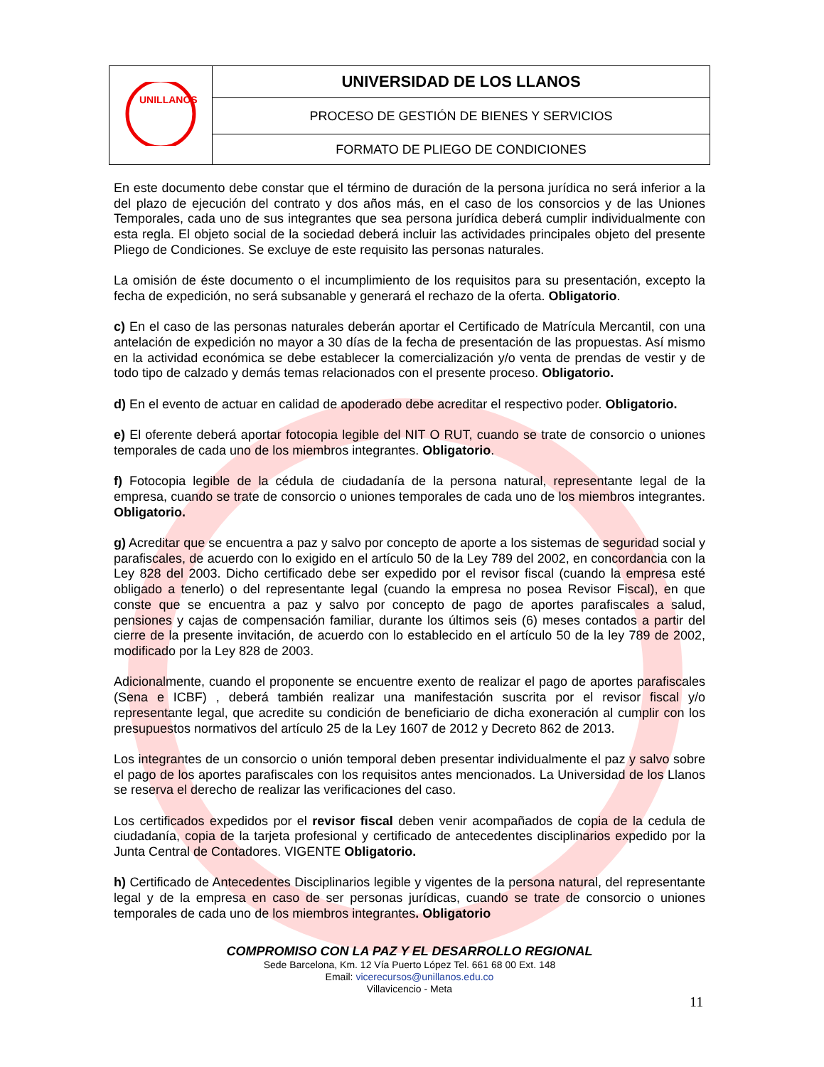| UNILLANOS | UNIVERSIDAD DE LOS LLANOS |
| | PROCESO DE GESTIÓN DE BIENES Y SERVICIOS |
| | FORMATO DE PLIEGO DE CONDICIONES |
En este documento debe constar que el término de duración de la persona jurídica no será inferior a la del plazo de ejecución del contrato y dos años más, en el caso de los consorcios y de las Uniones Temporales, cada uno de sus integrantes que sea persona jurídica deberá cumplir individualmente con esta regla. El objeto social de la sociedad deberá incluir las actividades principales objeto del presente Pliego de Condiciones. Se excluye de este requisito las personas naturales.
La omisión de éste documento o el incumplimiento de los requisitos para su presentación, excepto la fecha de expedición, no será subsanable y generará el rechazo de la oferta. Obligatorio.
c) En el caso de las personas naturales deberán aportar el Certificado de Matrícula Mercantil, con una antelación de expedición no mayor a 30 días de la fecha de presentación de las propuestas. Así mismo en la actividad económica se debe establecer la comercialización y/o venta de prendas de vestir y de todo tipo de calzado y demás temas relacionados con el presente proceso. Obligatorio.
d) En el evento de actuar en calidad de apoderado debe acreditar el respectivo poder. Obligatorio.
e) El oferente deberá aportar fotocopia legible del NIT O RUT, cuando se trate de consorcio o uniones temporales de cada uno de los miembros integrantes. Obligatorio.
f) Fotocopia legible de la cédula de ciudadanía de la persona natural, representante legal de la empresa, cuando se trate de consorcio o uniones temporales de cada uno de los miembros integrantes. Obligatorio.
g) Acreditar que se encuentra a paz y salvo por concepto de aporte a los sistemas de seguridad social y parafiscales, de acuerdo con lo exigido en el artículo 50 de la Ley 789 del 2002, en concordancia con la Ley 828 del 2003. Dicho certificado debe ser expedido por el revisor fiscal (cuando la empresa esté obligado a tenerlo) o del representante legal (cuando la empresa no posea Revisor Fiscal), en que conste que se encuentra a paz y salvo por concepto de pago de aportes parafiscales a salud, pensiones y cajas de compensación familiar, durante los últimos seis (6) meses contados a partir del cierre de la presente invitación, de acuerdo con lo establecido en el artículo 50 de la ley 789 de 2002, modificado por la Ley 828 de 2003.
Adicionalmente, cuando el proponente se encuentre exento de realizar el pago de aportes parafiscales (Sena e ICBF) , deberá también realizar una manifestación suscrita por el revisor fiscal y/o representante legal, que acredite su condición de beneficiario de dicha exoneración al cumplir con los presupuestos normativos del artículo 25 de la Ley 1607 de 2012 y Decreto 862 de 2013.
Los integrantes de un consorcio o unión temporal deben presentar individualmente el paz y salvo sobre el pago de los aportes parafiscales con los requisitos antes mencionados. La Universidad de los Llanos se reserva el derecho de realizar las verificaciones del caso.
Los certificados expedidos por el revisor fiscal deben venir acompañados de copia de la cedula de ciudadanía, copia de la tarjeta profesional y certificado de antecedentes disciplinarios expedido por la Junta Central de Contadores. VIGENTE Obligatorio.
h) Certificado de Antecedentes Disciplinarios legible y vigentes de la persona natural, del representante legal y de la empresa en caso de ser personas jurídicas, cuando se trate de consorcio o uniones temporales de cada uno de los miembros integrantes. Obligatorio
COMPROMISO CON LA PAZ Y EL DESARROLLO REGIONAL
Sede Barcelona, Km. 12 Vía Puerto López Tel. 661 68 00 Ext. 148
Email: vicerecursos@unillanos.edu.co
Villavicencio - Meta
11